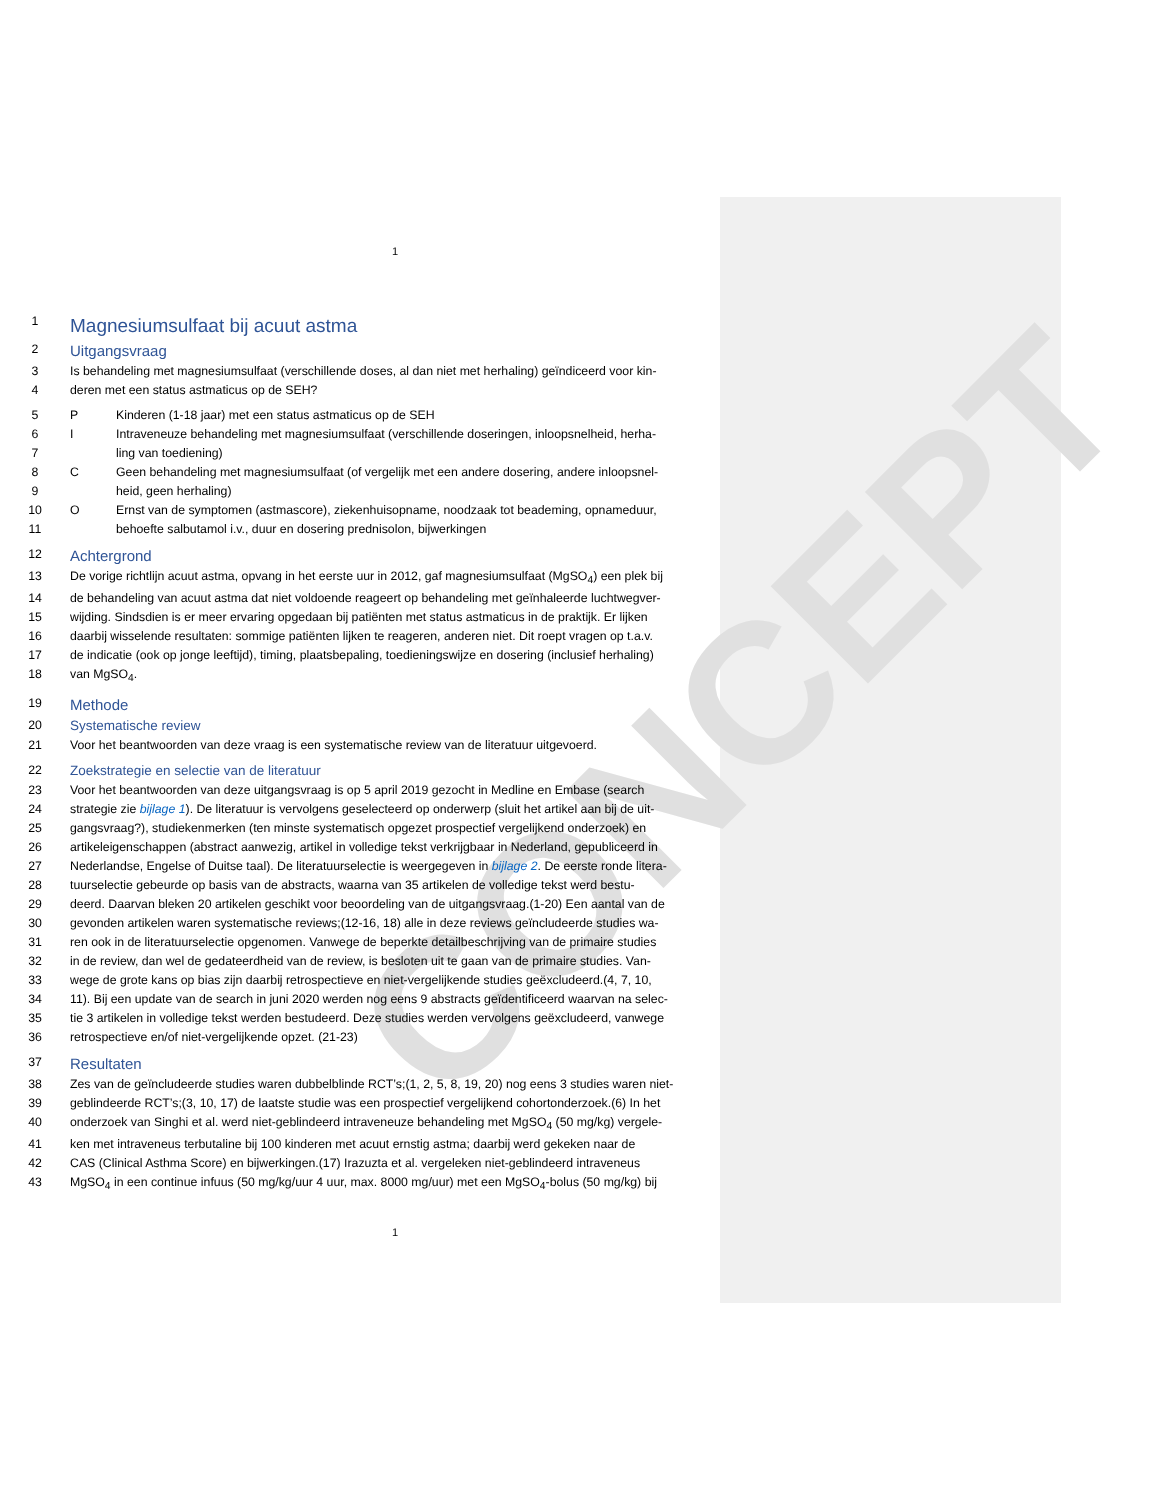CONCEPT
1
1 Magnesiumsulfaat bij acuut astma
2 Uitgangsvraag
3 Is behandeling met magnesiumsulfaat (verschillende doses, al dan niet met herhaling) geïndiceerd voor kin-
4 deren met een status astmaticus op de SEH?
5 P Kinderen (1-18 jaar) met een status astmaticus op de SEH
6 I Intraveneuze behandeling met magnesiumsulfaat (verschillende doseringen, inloopsnelheid, herha-
7 ling van toediening)
8 C Geen behandeling met magnesiumsulfaat (of vergelijk met een andere dosering, andere inloopsnel-
9 heid, geen herhaling)
10 O Ernst van de symptomen (astmascore), ziekenhuisopname, noodzaak tot beademing, opnameduur,
11 behoefte salbutamol i.v., duur en dosering prednisolon, bijwerkingen
12 Achtergrond
13 De vorige richtlijn acuut astma, opvang in het eerste uur in 2012, gaf magnesiumsulfaat (MgSO<sub>4</sub>) een plek bij
14 de behandeling van acuut astma dat niet voldoende reageert op behandeling met geïnhaleerde luchtwegver-
15 wijding. Sindsdien is er meer ervaring opgedaan bij patiënten met status astmaticus in de praktijk. Er lijken
16 daarbij wisselende resultaten: sommige patiënten lijken te reageren, anderen niet. Dit roept vragen op t.a.v.
17 de indicatie (ook op jonge leeftijd), timing, plaatsbepaling, toedieningswijze en dosering (inclusief herhaling)
18 van MgSO<sub>4</sub>.
19 Methode
20 Systematische review
21 Voor het beantwoorden van deze vraag is een systematische review van de literatuur uitgevoerd.
22 Zoekstrategie en selectie van de literatuur
23 Voor het beantwoorden van deze uitgangsvraag is op 5 april 2019 gezocht in Medline en Embase (search
24 strategie zie bijlage 1). De literatuur is vervolgens geselecteerd op onderwerp (sluit het artikel aan bij de uit-
25 gangsvraag?), studiekenmerken (ten minste systematisch opgezet prospectief vergelijkend onderzoek) en
26 artikeleigenschappen (abstract aanwezig, artikel in volledige tekst verkrijgbaar in Nederland, gepubliceerd in
27 Nederlandse, Engelse of Duitse taal). De literatuurselectie is weergegeven in bijlage 2. De eerste ronde litera-
28 tuurselectie gebeurde op basis van de abstracts, waarna van 35 artikelen de volledige tekst werd bestu-
29 deerd. Daarvan bleken 20 artikelen geschikt voor beoordeling van de uitgangsvraag.(1-20) Een aantal van de
30 gevonden artikelen waren systematische reviews;(12-16, 18) alle in deze reviews geïncludeerde studies wa-
31 ren ook in de literatuurselectie opgenomen. Vanwege de beperkte detailbeschrijving van de primaire studies
32 in de review, dan wel de gedateerdheid van de review, is besloten uit te gaan van de primaire studies. Van-
33 wege de grote kans op bias zijn daarbij retrospectieve en niet-vergelijkende studies geëxcludeerd.(4, 7, 10,
34 11). Bij een update van de search in juni 2020 werden nog eens 9 abstracts geïdentificeerd waarvan na selec-
35 tie 3 artikelen in volledige tekst werden bestudeerd. Deze studies werden vervolgens geëxcludeerd, vanwege
36 retrospectieve en/of niet-vergelijkende opzet. (21-23)
37 Resultaten
38 Zes van de geïncludeerde studies waren dubbelblinde RCT’s;(1, 2, 5, 8, 19, 20) nog eens 3 studies waren niet-
39 geblindeerde RCT’s;(3, 10, 17) de laatste studie was een prospectief vergelijkend cohortonderzoek.(6) In het
40 onderzoek van Singhi et al. werd niet-geblindeerd intraveneuze behandeling met MgSO<sub>4</sub> (50 mg/kg) vergele-
41 ken met intraveneus terbutaline bij 100 kinderen met acuut ernstig astma; daarbij werd gekeken naar de
42 CAS (Clinical Asthma Score) en bijwerkingen.(17) Irazuzta et al. vergeleken niet-geblindeerd intraveneus
43 MgSO<sub>4</sub> in een continue infuus (50 mg/kg/uur 4 uur, max. 8000 mg/uur) met een MgSO<sub>4</sub>-bolus (50 mg/kg) bij
1